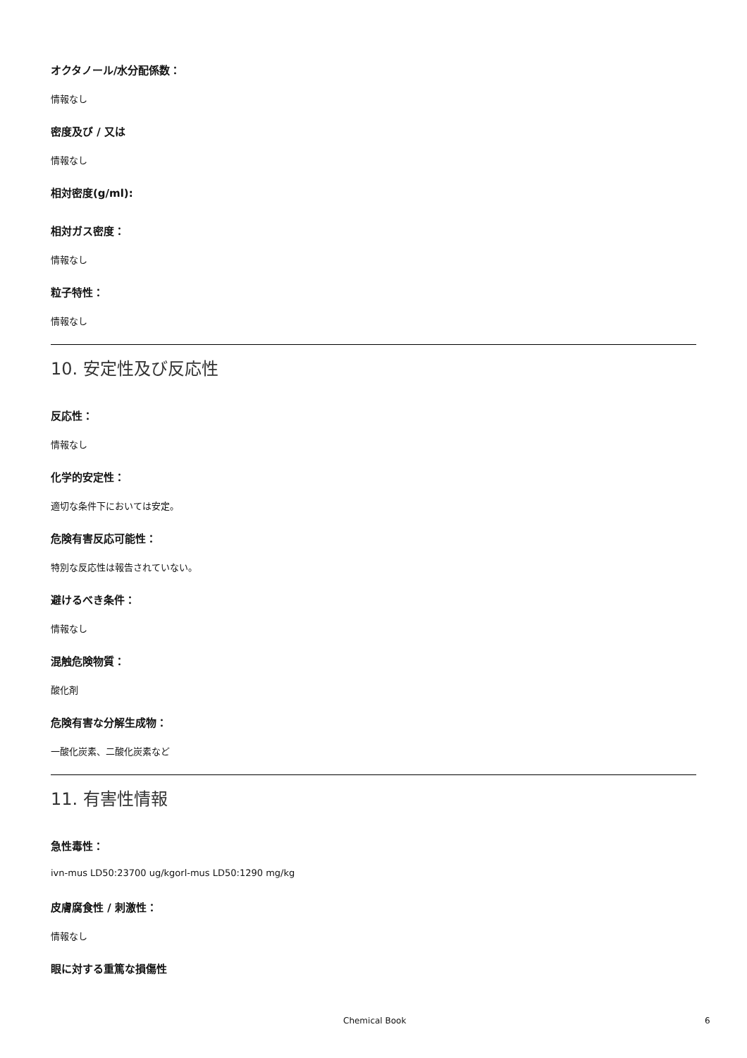オクタノール/水分配係数：
情報なし
密度及び / 又は
情報なし
相対密度(g/ml):
相対ガス密度：
情報なし
粒子特性：
情報なし
10. 安定性及び反応性
反応性：
情報なし
化学的安定性：
適切な条件下においては安定。
危険有害反応可能性：
特別な反応性は報告されていない。
避けるべき条件：
情報なし
混触危険物質：
酸化剤
危険有害な分解生成物：
一酸化炭素、二酸化炭素など
11. 有害性情報
急性毒性：
ivn-mus LD50:23700 ug/kgorl-mus LD50:1290 mg/kg
皮膚腐食性 / 刺激性：
情報なし
眼に対する重篤な損傷性
Chemical Book 6